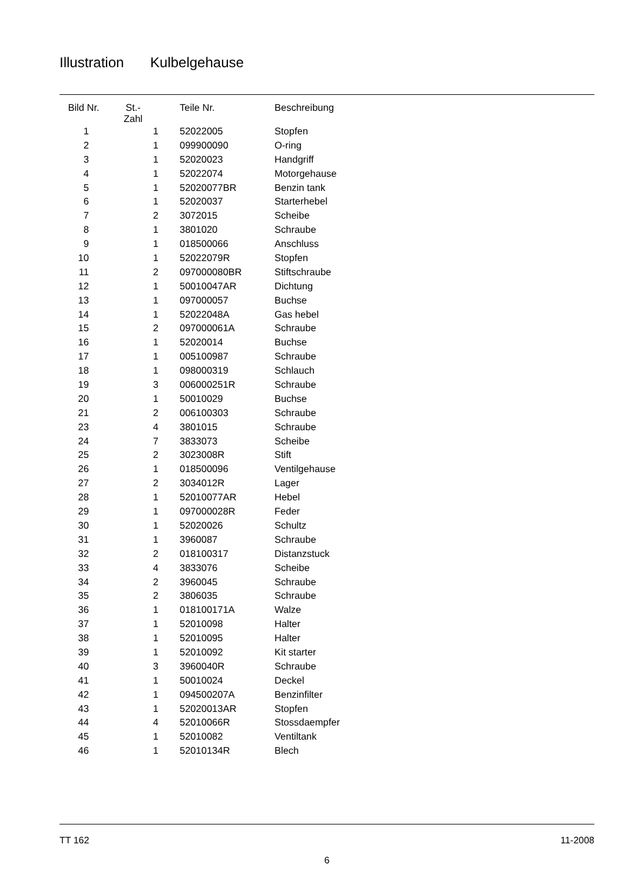Illustration Kulbelgehause
| Bild Nr. | St.- Zahl | Teile Nr. | Beschreibung |
| --- | --- | --- | --- |
| 1 | 1 | 52022005 | Stopfen |
| 2 | 1 | 099900090 | O-ring |
| 3 | 1 | 52020023 | Handgriff |
| 4 | 1 | 52022074 | Motorgehause |
| 5 | 1 | 52020077BR | Benzin tank |
| 6 | 1 | 52020037 | Starterhebel |
| 7 | 2 | 3072015 | Scheibe |
| 8 | 1 | 3801020 | Schraube |
| 9 | 1 | 018500066 | Anschluss |
| 10 | 1 | 52022079R | Stopfen |
| 11 | 2 | 097000080BR | Stiftschraube |
| 12 | 1 | 50010047AR | Dichtung |
| 13 | 1 | 097000057 | Buchse |
| 14 | 1 | 52022048A | Gas hebel |
| 15 | 2 | 097000061A | Schraube |
| 16 | 1 | 52020014 | Buchse |
| 17 | 1 | 005100987 | Schraube |
| 18 | 1 | 098000319 | Schlauch |
| 19 | 3 | 006000251R | Schraube |
| 20 | 1 | 50010029 | Buchse |
| 21 | 2 | 006100303 | Schraube |
| 23 | 4 | 3801015 | Schraube |
| 24 | 7 | 3833073 | Scheibe |
| 25 | 2 | 3023008R | Stift |
| 26 | 1 | 018500096 | Ventilgehause |
| 27 | 2 | 3034012R | Lager |
| 28 | 1 | 52010077AR | Hebel |
| 29 | 1 | 097000028R | Feder |
| 30 | 1 | 52020026 | Schultz |
| 31 | 1 | 3960087 | Schraube |
| 32 | 2 | 018100317 | Distanzstuck |
| 33 | 4 | 3833076 | Scheibe |
| 34 | 2 | 3960045 | Schraube |
| 35 | 2 | 3806035 | Schraube |
| 36 | 1 | 018100171A | Walze |
| 37 | 1 | 52010098 | Halter |
| 38 | 1 | 52010095 | Halter |
| 39 | 1 | 52010092 | Kit starter |
| 40 | 3 | 3960040R | Schraube |
| 41 | 1 | 50010024 | Deckel |
| 42 | 1 | 094500207A | Benzinfilter |
| 43 | 1 | 52020013AR | Stopfen |
| 44 | 4 | 52010066R | Stossdaempfer |
| 45 | 1 | 52010082 | Ventiltank |
| 46 | 1 | 52010134R | Blech |
TT 162 11-2008
6